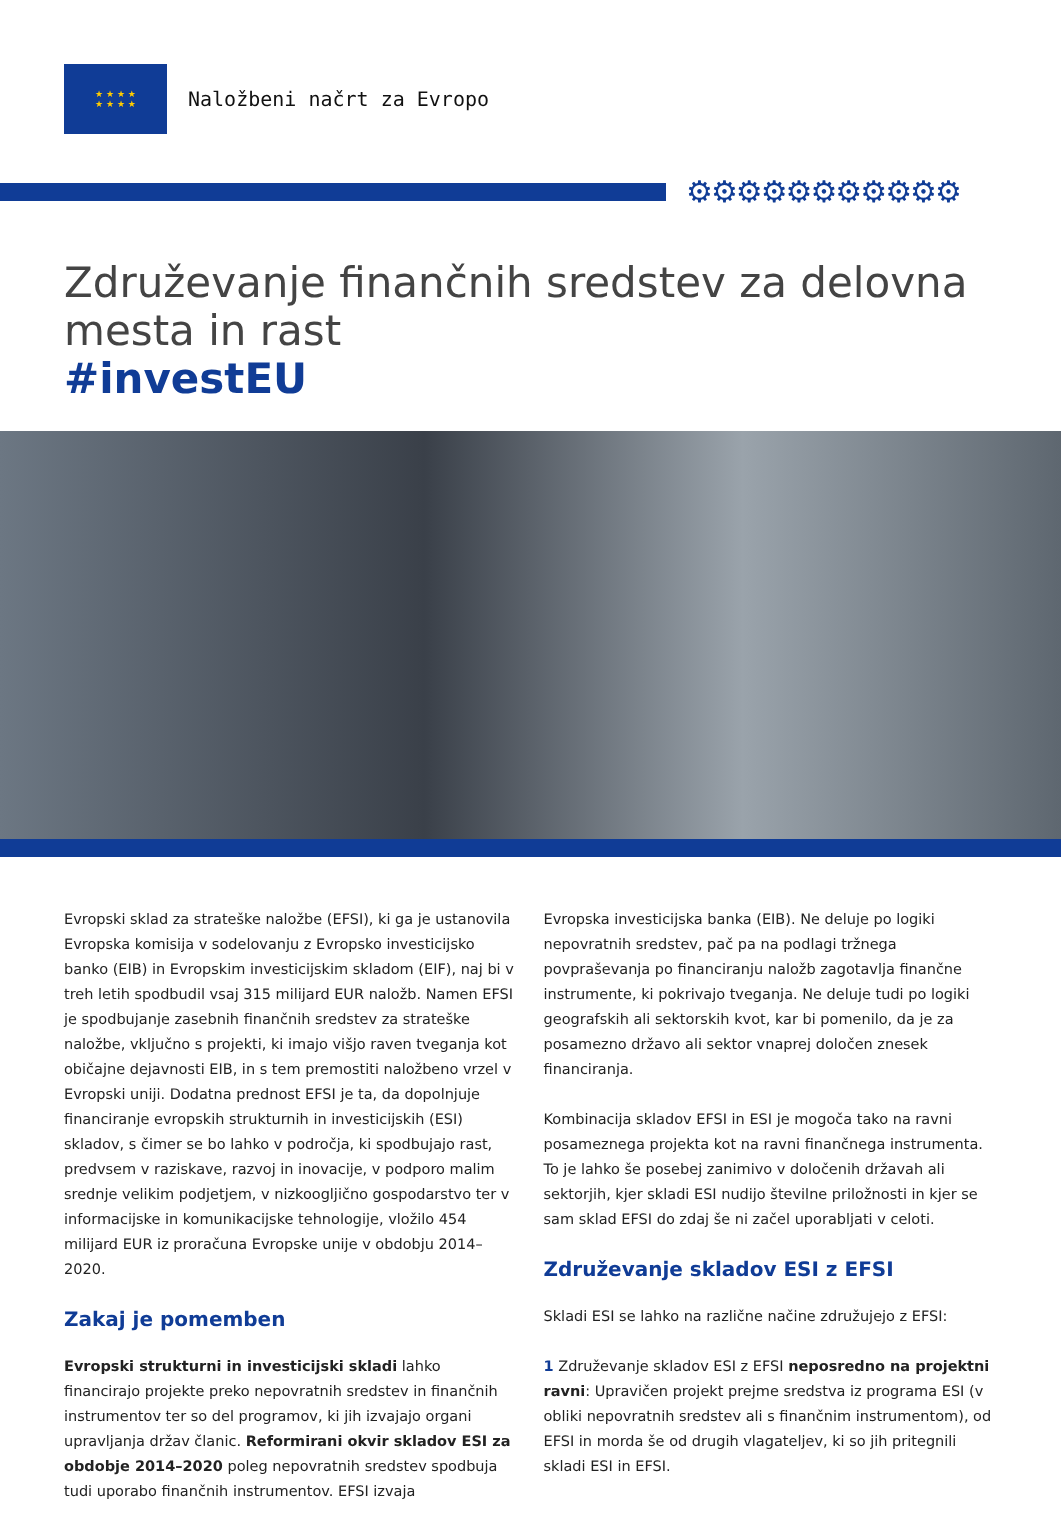★ ★ ★ ★
★ ★ ★ ★
Naložbeni načrt za Evropo
⚙⚙⚙⚙⚙⚙⚙⚙⚙⚙⚙
Združevanje finančnih sredstev za delovna mesta in rast
#investEU
Evropski sklad za strateške naložbe (EFSI), ki ga je ustanovila Evropska komisija v sodelovanju z Evropsko investicijsko banko (EIB) in Evropskim investicijskim skladom (EIF), naj bi v treh letih spodbudil vsaj 315 milijard EUR naložb. Namen EFSI je spodbujanje zasebnih finančnih sredstev za strateške naložbe, vključno s projekti, ki imajo višjo raven tveganja kot običajne dejavnosti EIB, in s tem premostiti naložbeno vrzel v Evropski uniji. Dodatna prednost EFSI je ta, da dopolnjuje financiranje evropskih strukturnih in investicijskih (ESI) skladov, s čimer se bo lahko v področja, ki spodbujajo rast, predvsem v raziskave, razvoj in inovacije, v podporo malim srednje velikim podjetjem, v nizkoogljično gospodarstvo ter v informacijske in komunikacijske tehnologije, vložilo 454 milijard EUR iz proračuna Evropske unije v obdobju 2014–2020.
Zakaj je pomemben
Evropski strukturni in investicijski skladi lahko financirajo projekte preko nepovratnih sredstev in finančnih instrumentov ter so del programov, ki jih izvajajo organi upravljanja držav članic. Reformirani okvir skladov ESI za obdobje 2014–2020 poleg nepovratnih sredstev spodbuja tudi uporabo finančnih instrumentov. EFSI izvaja
Evropska investicijska banka (EIB). Ne deluje po logiki nepovratnih sredstev, pač pa na podlagi tržnega povpraševanja po financiranju naložb zagotavlja finančne instrumente, ki pokrivajo tveganja. Ne deluje tudi po logiki geografskih ali sektorskih kvot, kar bi pomenilo, da je za posamezno državo ali sektor vnaprej določen znesek financiranja.
Kombinacija skladov EFSI in ESI je mogoča tako na ravni posameznega projekta kot na ravni finančnega instrumenta. To je lahko še posebej zanimivo v določenih državah ali sektorjih, kjer skladi ESI nudijo številne priložnosti in kjer se sam sklad EFSI do zdaj še ni začel uporabljati v celoti.
Združevanje skladov ESI z EFSI
Skladi ESI se lahko na različne načine združujejo z EFSI:
1 Združevanje skladov ESI z EFSI neposredno na projektni ravni: Upravičen projekt prejme sredstva iz programa ESI (v obliki nepovratnih sredstev ali s finančnim instrumentom), od EFSI in morda še od drugih vlagateljev, ki so jih pritegnili skladi ESI in EFSI.